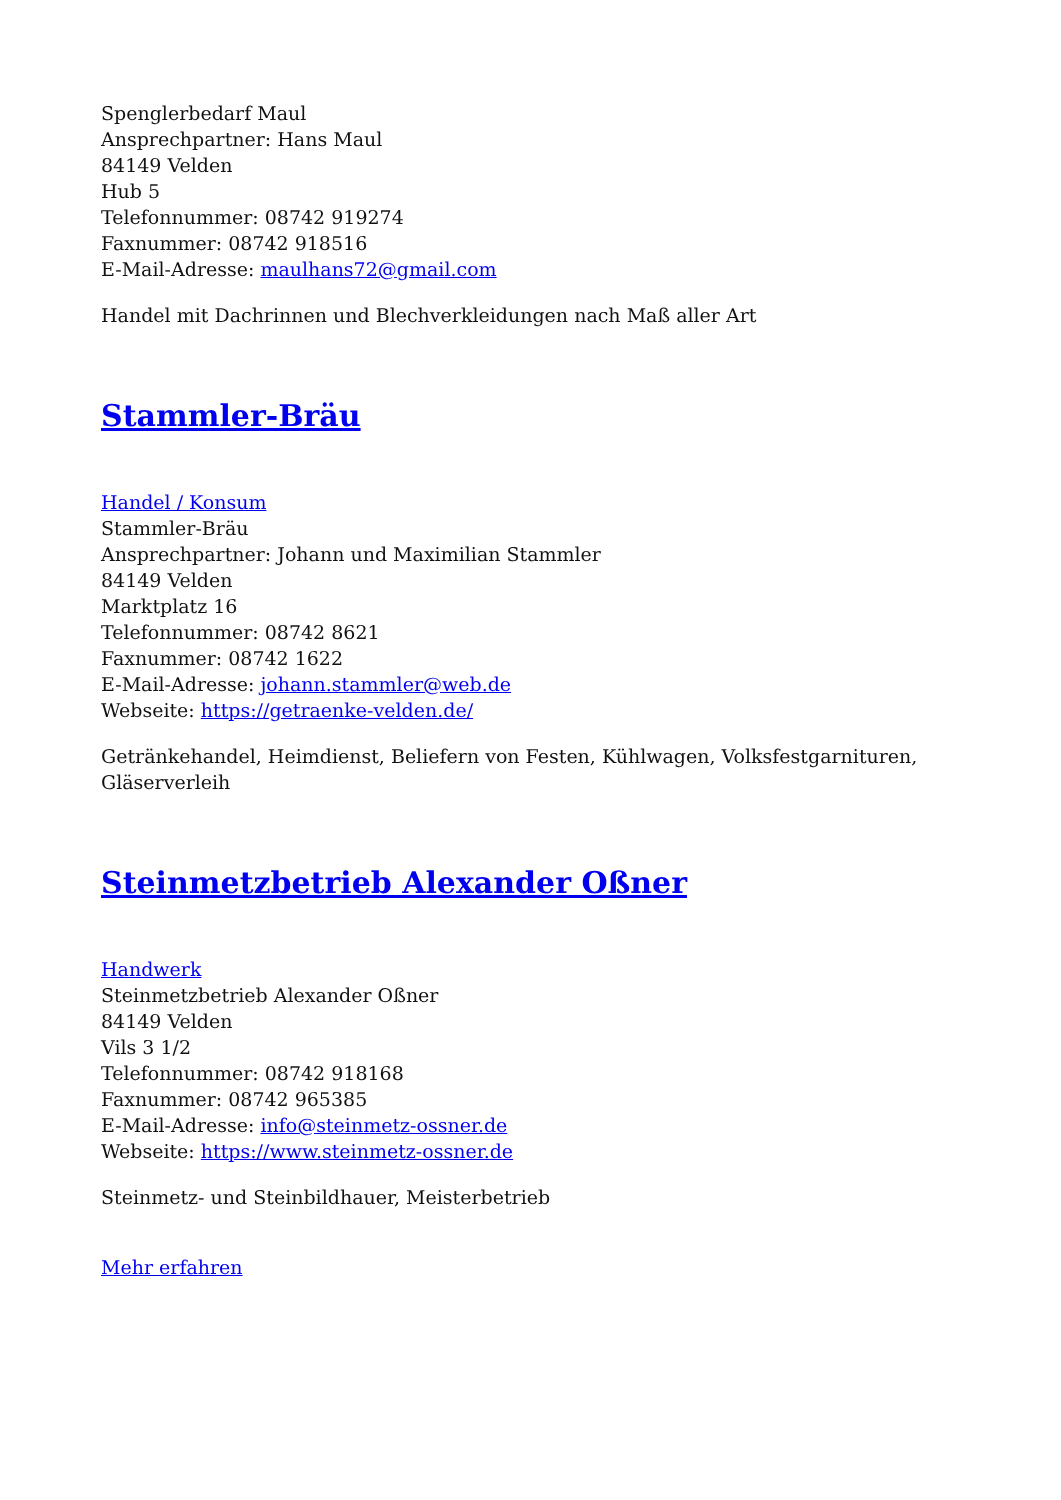Spenglerbedarf Maul
Ansprechpartner: Hans Maul
84149 Velden
Hub 5
Telefonnummer: 08742 919274
Faxnummer: 08742 918516
E-Mail-Adresse: maulhans72@gmail.com
Handel mit Dachrinnen und Blechverkleidungen nach Maß aller Art
Stammler-Bräu
Handel / Konsum
Stammler-Bräu
Ansprechpartner: Johann und Maximilian Stammler
84149 Velden
Marktplatz 16
Telefonnummer: 08742 8621
Faxnummer: 08742 1622
E-Mail-Adresse: johann.stammler@web.de
Webseite: https://getraenke-velden.de/
Getränkehandel, Heimdienst, Beliefern von Festen, Kühlwagen, Volksfestgarnituren, Gläserverleih
Steinmetzbetrieb Alexander Oßner
Handwerk
Steinmetzbetrieb Alexander Oßner
84149 Velden
Vils 3 1/2
Telefonnummer: 08742 918168
Faxnummer: 08742 965385
E-Mail-Adresse: info@steinmetz-ossner.de
Webseite: https://www.steinmetz-ossner.de
Steinmetz- und Steinbildhauer, Meisterbetrieb
Mehr erfahren